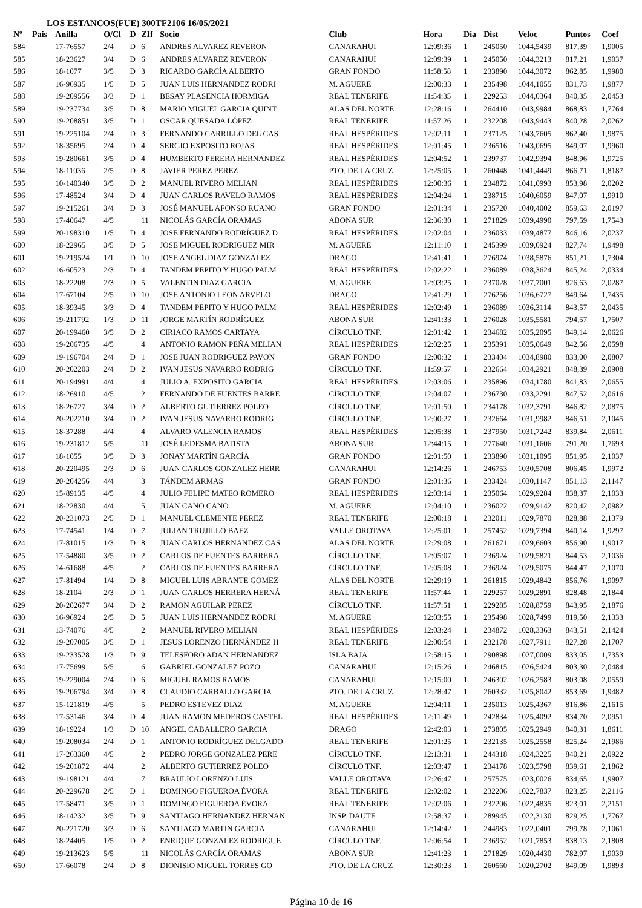LOS ESTANCOS(FUE) 300TF2106 16/05/2021
| Nº | Pais | Anilla | O/Cl | D | ZIf | Socio | Club | Hora | Dia | Dist | Veloc | Puntos | Coef |
| --- | --- | --- | --- | --- | --- | --- | --- | --- | --- | --- | --- | --- | --- |
| 584 | | 17-76557 | 2/4 | D | 6 | ANDRES ALVAREZ REVERON | CANARAHUI | 12:09:36 | 1 | 245050 | 1044,5439 | 817,39 | 1,9005 |
| 585 | | 18-23627 | 3/4 | D | 6 | ANDRES ALVAREZ REVERON | CANARAHUI | 12:09:39 | 1 | 245050 | 1044,3213 | 817,21 | 1,9037 |
| 586 | | 18-1077 | 3/5 | D | 3 | RICARDO GARCÍA ALBERTO | GRAN FONDO | 11:58:58 | 1 | 233890 | 1044,3072 | 862,85 | 1,9980 |
| 587 | | 16-96935 | 1/5 | D | 5 | JUAN LUIS HERNANDEZ RODRI | M. AGUERE | 12:00:33 | 1 | 235498 | 1044,1055 | 831,73 | 1,9877 |
| 588 | | 19-209556 | 3/3 | D | 1 | BESAY PLASENCIA HORMIGA | REAL TENERIFE | 11:54:35 | 1 | 229253 | 1044,0364 | 840,35 | 2,0453 |
| 589 | | 19-237734 | 3/5 | D | 8 | MARIO MIGUEL GARCIA QUINT | ALAS DEL NORTE | 12:28:16 | 1 | 264410 | 1043,9984 | 868,83 | 1,7764 |
| 590 | | 19-208851 | 3/5 | D | 1 | OSCAR QUESADA LÓPEZ | REAL TENERIFE | 11:57:26 | 1 | 232208 | 1043,9443 | 840,28 | 2,0262 |
| 591 | | 19-225104 | 2/4 | D | 3 | FERNANDO CARRILLO DEL CAS | REAL HESPÉRIDES | 12:02:11 | 1 | 237125 | 1043,7605 | 862,40 | 1,9875 |
| 592 | | 18-35695 | 2/4 | D | 4 | SERGIO EXPOSITO ROJAS | REAL HESPÉRIDES | 12:01:45 | 1 | 236516 | 1043,0695 | 849,07 | 1,9960 |
| 593 | | 19-280661 | 3/5 | D | 4 | HUMBERTO PERERA HERNANDEZ | REAL HESPÉRIDES | 12:04:52 | 1 | 239737 | 1042,9394 | 848,96 | 1,9725 |
| 594 | | 18-11036 | 2/5 | D | 8 | JAVIER PEREZ PEREZ | PTO. DE LA CRUZ | 12:25:05 | 1 | 260448 | 1041,4449 | 866,71 | 1,8187 |
| 595 | | 10-140340 | 3/5 | D | 2 | MANUEL RIVERO MELIAN | REAL HESPÉRIDES | 12:00:36 | 1 | 234872 | 1041,0993 | 853,98 | 2,0202 |
| 596 | | 17-48524 | 3/4 | D | 4 | JUAN CARLOS RAVELO RAMOS | REAL HESPÉRIDES | 12:04:24 | 1 | 238715 | 1040,6059 | 847,07 | 1,9910 |
| 597 | | 19-215261 | 3/4 | D | 3 | JOSÉ MANUEL AFONSO RUANO | GRAN FONDO | 12:01:34 | 1 | 235720 | 1040,4002 | 859,63 | 2,0197 |
| 598 | | 17-40647 | 4/5 | | 11 | NICOLÁS GARCÍA ORAMAS | ABONA SUR | 12:36:30 | 1 | 271829 | 1039,4990 | 797,59 | 1,7543 |
| 599 | | 20-198310 | 1/5 | D | 4 | JOSE FERNANDO RODRÍGUEZ D | REAL HESPÉRIDES | 12:02:04 | 1 | 236033 | 1039,4877 | 846,16 | 2,0237 |
| 600 | | 18-22965 | 3/5 | D | 5 | JOSE MIGUEL RODRIGUEZ MIR | M. AGUERE | 12:11:10 | 1 | 245399 | 1039,0924 | 827,74 | 1,9498 |
| 601 | | 19-219524 | 1/1 | D | 10 | JOSE ANGEL DIAZ GONZALEZ | DRAGO | 12:41:41 | 1 | 276974 | 1038,5876 | 851,21 | 1,7304 |
| 602 | | 16-60523 | 2/3 | D | 4 | TANDEM PEPITO Y HUGO PALM | REAL HESPÉRIDES | 12:02:22 | 1 | 236089 | 1038,3624 | 845,24 | 2,0334 |
| 603 | | 18-22208 | 2/3 | D | 5 | VALENTIN DIAZ GARCIA | M. AGUERE | 12:03:25 | 1 | 237028 | 1037,7001 | 826,63 | 2,0287 |
| 604 | | 17-67104 | 2/5 | D | 10 | JOSE ANTONIO LEON ARVELO | DRAGO | 12:41:29 | 1 | 276256 | 1036,6727 | 849,64 | 1,7435 |
| 605 | | 18-39345 | 3/3 | D | 4 | TANDEM PEPITO Y HUGO PALM | REAL HESPÉRIDES | 12:02:49 | 1 | 236089 | 1036,3114 | 843,57 | 2,0435 |
| 606 | | 19-211792 | 1/3 | D | 11 | JORGE MARTÍN RODRÍGUEZ | ABONA SUR | 12:41:33 | 1 | 276028 | 1035,5581 | 794,57 | 1,7507 |
| 607 | | 20-199460 | 3/5 | D | 2 | CIRIACO RAMOS CARTAYA | CÍRCULO TNF. | 12:01:42 | 1 | 234682 | 1035,2095 | 849,14 | 2,0626 |
| 608 | | 19-206735 | 4/5 | | 4 | ANTONIO RAMON PEÑA MELIAN | REAL HESPÉRIDES | 12:02:25 | 1 | 235391 | 1035,0649 | 842,56 | 2,0598 |
| 609 | | 19-196704 | 2/4 | D | 1 | JOSE JUAN RODRIGUEZ PAVON | GRAN FONDO | 12:00:32 | 1 | 233404 | 1034,8980 | 833,00 | 2,0807 |
| 610 | | 20-202203 | 2/4 | D | 2 | IVAN JESUS NAVARRO RODRIG | CÍRCULO TNF. | 11:59:57 | 1 | 232664 | 1034,2921 | 848,39 | 2,0908 |
| 611 | | 20-194991 | 4/4 | | 4 | JULIO A. EXPOSITO GARCIA | REAL HESPÉRIDES | 12:03:06 | 1 | 235896 | 1034,1780 | 841,83 | 2,0655 |
| 612 | | 18-26910 | 4/5 | | 2 | FERNANDO DE FUENTES BARRE | CÍRCULO TNF. | 12:04:07 | 1 | 236730 | 1033,2291 | 847,52 | 2,0616 |
| 613 | | 18-26727 | 3/4 | D | 2 | ALBERTO GUTIERREZ POLEO | CÍRCULO TNF. | 12:01:50 | 1 | 234178 | 1032,3791 | 846,82 | 2,0875 |
| 614 | | 20-202210 | 3/4 | D | 2 | IVAN JESUS NAVARRO RODRIG | CÍRCULO TNF. | 12:00:27 | 1 | 232664 | 1031,9982 | 846,51 | 2,1045 |
| 615 | | 18-37288 | 4/4 | | 4 | ALVARO VALENCIA RAMOS | REAL HESPÉRIDES | 12:05:38 | 1 | 237950 | 1031,7242 | 839,84 | 2,0611 |
| 616 | | 19-231812 | 5/5 | | 11 | JOSÉ LEDESMA BATISTA | ABONA SUR | 12:44:15 | 1 | 277640 | 1031,1606 | 791,20 | 1,7693 |
| 617 | | 18-1055 | 3/5 | D | 3 | JONAY MARTÍN GARCÍA | GRAN FONDO | 12:01:50 | 1 | 233890 | 1031,1095 | 851,95 | 2,1037 |
| 618 | | 20-220495 | 2/3 | D | 6 | JUAN CARLOS GONZALEZ HERR | CANARAHUI | 12:14:26 | 1 | 246753 | 1030,5708 | 806,45 | 1,9972 |
| 619 | | 20-204256 | 4/4 | | 3 | TÁNDEM ARMAS | GRAN FONDO | 12:01:36 | 1 | 233424 | 1030,1147 | 851,13 | 2,1147 |
| 620 | | 15-89135 | 4/5 | | 4 | JULIO FELIPE MATEO ROMERO | REAL HESPÉRIDES | 12:03:14 | 1 | 235064 | 1029,9284 | 838,37 | 2,1033 |
| 621 | | 18-22830 | 4/4 | | 5 | JUAN CANO CANO | M. AGUERE | 12:04:10 | 1 | 236022 | 1029,9142 | 820,42 | 2,0982 |
| 622 | | 20-231073 | 2/5 | D | 1 | MANUEL CLEMENTE PEREZ | REAL TENERIFE | 12:00:18 | 1 | 232011 | 1029,7870 | 828,88 | 2,1379 |
| 623 | | 17-74541 | 1/4 | D | 7 | JULIAN TRUJILLO BAEZ | VALLE OROTAVA | 12:25:01 | 1 | 257452 | 1029,7394 | 840,14 | 1,9297 |
| 624 | | 17-81015 | 1/3 | D | 8 | JUAN CARLOS HERNANDEZ CAS | ALAS DEL NORTE | 12:29:08 | 1 | 261671 | 1029,6603 | 856,90 | 1,9017 |
| 625 | | 17-54880 | 3/5 | D | 2 | CARLOS DE FUENTES BARRERA | CÍRCULO TNF. | 12:05:07 | 1 | 236924 | 1029,5821 | 844,53 | 2,1036 |
| 626 | | 14-61688 | 4/5 | | 2 | CARLOS DE FUENTES BARRERA | CÍRCULO TNF. | 12:05:08 | 1 | 236924 | 1029,5075 | 844,47 | 2,1070 |
| 627 | | 17-81494 | 1/4 | D | 8 | MIGUEL LUIS ABRANTE GOMEZ | ALAS DEL NORTE | 12:29:19 | 1 | 261815 | 1029,4842 | 856,76 | 1,9097 |
| 628 | | 18-2104 | 2/3 | D | 1 | JUAN CARLOS HERRERA HERNÁ | REAL TENERIFE | 11:57:44 | 1 | 229257 | 1029,2891 | 828,48 | 2,1844 |
| 629 | | 20-202677 | 3/4 | D | 2 | RAMON AGUILAR PEREZ | CÍRCULO TNF. | 11:57:51 | 1 | 229285 | 1028,8759 | 843,95 | 2,1876 |
| 630 | | 16-96924 | 2/5 | D | 5 | JUAN LUIS HERNANDEZ RODRI | M. AGUERE | 12:03:55 | 1 | 235498 | 1028,7499 | 819,50 | 2,1333 |
| 631 | | 13-74076 | 4/5 | | 2 | MANUEL RIVERO MELIAN | REAL HESPÉRIDES | 12:03:24 | 1 | 234872 | 1028,3363 | 843,51 | 2,1424 |
| 632 | | 19-207005 | 3/5 | D | 1 | JESUS LORENZO HERNÁNDEZ H | REAL TENERIFE | 12:00:54 | 1 | 232178 | 1027,7911 | 827,28 | 2,1707 |
| 633 | | 19-233528 | 1/3 | D | 9 | TELESFORO ADAN HERNANDEZ | ISLA BAJA | 12:58:15 | 1 | 290898 | 1027,0009 | 833,05 | 1,7353 |
| 634 | | 17-75699 | 5/5 | | 6 | GABRIEL GONZALEZ POZO | CANARAHUI | 12:15:26 | 1 | 246815 | 1026,5424 | 803,30 | 2,0484 |
| 635 | | 19-229004 | 2/4 | D | 6 | MIGUEL RAMOS RAMOS | CANARAHUI | 12:15:00 | 1 | 246302 | 1026,2583 | 803,08 | 2,0559 |
| 636 | | 19-206794 | 3/4 | D | 8 | CLAUDIO CARBALLO GARCIA | PTO. DE LA CRUZ | 12:28:47 | 1 | 260332 | 1025,8042 | 853,69 | 1,9482 |
| 637 | | 15-121819 | 4/5 | | 5 | PEDRO ESTEVEZ DIAZ | M. AGUERE | 12:04:11 | 1 | 235013 | 1025,4367 | 816,86 | 2,1615 |
| 638 | | 17-53146 | 3/4 | D | 4 | JUAN RAMON MEDEROS CASTEL | REAL HESPÉRIDES | 12:11:49 | 1 | 242834 | 1025,4092 | 834,70 | 2,0951 |
| 639 | | 18-19224 | 1/3 | D | 10 | ANGEL CABALLERO GARCIA | DRAGO | 12:42:03 | 1 | 273805 | 1025,2949 | 840,31 | 1,8611 |
| 640 | | 19-208034 | 2/4 | D | 1 | ANTONIO RODRÍGUEZ DELGADO | REAL TENERIFE | 12:01:25 | 1 | 232135 | 1025,2558 | 825,24 | 2,1986 |
| 641 | | 17-263360 | 4/5 | | 2 | PEDRO JORGE GONZALEZ PERE | CÍRCULO TNF. | 12:13:31 | 1 | 244318 | 1024,3225 | 840,21 | 2,0922 |
| 642 | | 19-201872 | 4/4 | | 2 | ALBERTO GUTIERREZ POLEO | CÍRCULO TNF. | 12:03:47 | 1 | 234178 | 1023,5798 | 839,61 | 2,1862 |
| 643 | | 19-198121 | 4/4 | | 7 | BRAULIO LORENZO LUIS | VALLE OROTAVA | 12:26:47 | 1 | 257575 | 1023,0026 | 834,65 | 1,9907 |
| 644 | | 20-229678 | 2/5 | D | 1 | DOMINGO FIGUEROA ÉVORA | REAL TENERIFE | 12:02:02 | 1 | 232206 | 1022,7837 | 823,25 | 2,2116 |
| 645 | | 17-58471 | 3/5 | D | 1 | DOMINGO FIGUEROA ÉVORA | REAL TENERIFE | 12:02:06 | 1 | 232206 | 1022,4835 | 823,01 | 2,2151 |
| 646 | | 18-14232 | 3/5 | D | 9 | SANTIAGO HERNANDEZ HERNAN | INSP. DAUTE | 12:58:37 | 1 | 289945 | 1022,3130 | 829,25 | 1,7767 |
| 647 | | 20-221720 | 3/3 | D | 6 | SANTIAGO MARTIN GARCIA | CANARAHUI | 12:14:42 | 1 | 244983 | 1022,0401 | 799,78 | 2,1061 |
| 648 | | 18-24405 | 1/5 | D | 2 | ENRIQUE GONZALEZ RODRIGUE | CÍRCULO TNF. | 12:06:54 | 1 | 236952 | 1021,7853 | 838,13 | 2,1808 |
| 649 | | 19-213623 | 5/5 | | 11 | NICOLÁS GARCÍA ORAMAS | ABONA SUR | 12:41:23 | 1 | 271829 | 1020,4430 | 782,97 | 1,9039 |
| 650 | | 17-66078 | 2/4 | D | 8 | DIONISIO MIGUEL TORRES GO | PTO. DE LA CRUZ | 12:30:23 | 1 | 260560 | 1020,2702 | 849,09 | 1,9893 |
Página 10 de 16